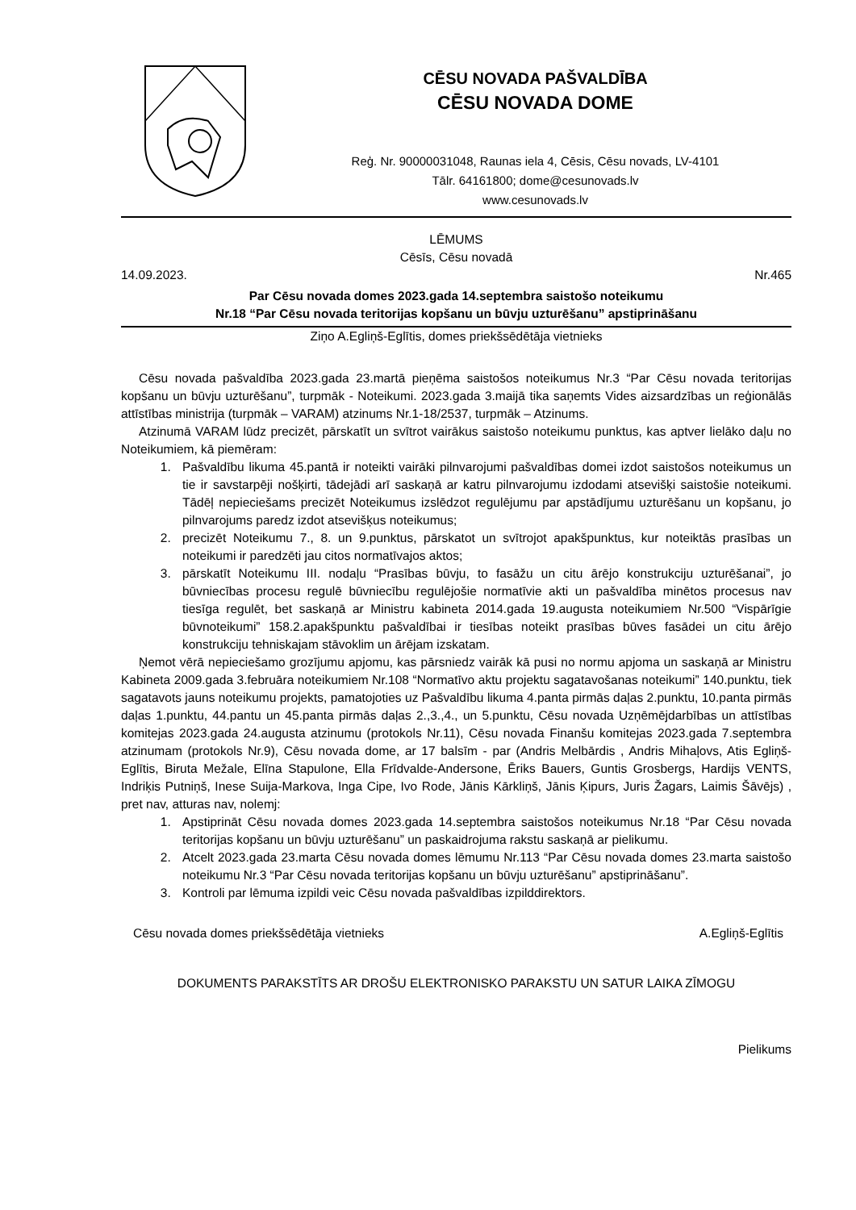CĒSU NOVADA PAŠVALDĪBA
CĒSU NOVADA DOME
Reģ. Nr. 90000031048, Raunas iela 4, Cēsis, Cēsu novads, LV-4101
Tālr. 64161800; dome@cesunovads.lv
www.cesunovads.lv
LĒMUMS
Cēsīs, Cēsu novadā
14.09.2023. Nr.465
Par Cēsu novada domes 2023.gada 14.septembra saistošo noteikumu
Nr.18 “Par Cēsu novada teritorijas kopšanu un būvju uzturēšanu” apstiprināšanu
Ziņo A.Egliņš-Eglītis, domes priekšsēdētāja vietnieks
Cēsu novada pašvaldība 2023.gada 23.martā pieņēma saistošos noteikumus Nr.3 “Par Cēsu novada teritorijas kopšanu un būvju uzturēšanu”, turpmāk - Noteikumi. 2023.gada 3.maijā tika saņemts Vides aizsardzības un reģionālās attīstības ministrija (turpmāk – VARAM) atzinums Nr.1-18/2537, turpmāk – Atzinums.
Atzinumā VARAM lūdz precizēt, pārskatīt un svītrot vairākus saistošo noteikumu punktus, kas aptver lielāko daļu no Noteikumiem, kā piemēram:
1. Pašvaldību likuma 45.pantā ir noteikti vairāki pilnvarojumi pašvaldības domei izdot saistošos noteikumus un tie ir savstarpēji nošķirti, tādejādi arī saskaņā ar katru pilnvarojumu izdodami atsevišķi saistošie noteikumi. Tādēļ nepieciešams precizēt Noteikumus izslēdzot regulējumu par apstādījumu uzturēšanu un kopšanu, jo pilnvarojums paredz izdot atsevišķus noteikumus;
2. precizēt Noteikumu 7., 8. un 9.punktus, pārskatot un svītrojot apakšpunktus, kur noteiktās prasības un noteikumi ir paredzēti jau citos normatīvajos aktos;
3. pārskatīt Noteikumu III. nodaļu “Prasības būvju, to fasāžu un citu ārējo konstrukciju uzturēšanai”, jo būvniecības procesu regulē būvniecību regulējošie normatīvie akti un pašvaldība minētos procesus nav tiesīga regulēt, bet saskaņā ar Ministru kabineta 2014.gada 19.augusta noteikumiem Nr.500 “Vispārīgie būvnoteikumi” 158.2.apakšpunktu pašvaldībai ir tiesības noteikt prasības būves fasādei un citu ārējo konstrukciju tehniskajam stāvoklim un ārējam izskatam.
Ņemot vērā nepieciešamo grozījumu apjomu, kas pārsniedz vairāk kā pusi no normu apjoma un saskaņā ar Ministru Kabineta 2009.gada 3.februāra noteikumiem Nr.108 “Normatīvo aktu projektu sagatavošanas noteikumi” 140.punktu, tiek sagatavots jauns noteikumu projekts, pamatojoties uz Pašvaldību likuma 4.panta pirmās daļas 2.punktu, 10.panta pirmās daļas 1.punktu, 44.pantu un 45.panta pirmās daļas 2.,3.,4., un 5.punktu, Cēsu novada Uzņēmējdarbības un attīstības komitejas 2023.gada 24.augusta atzinumu (protokols Nr.11), Cēsu novada Finanšu komitejas 2023.gada 7.septembra atzinumam (protokols Nr.9), Cēsu novada dome, ar 17 balsīm - par (Andris Melbārdis , Andris Mihaļovs, Atis Egliņš-Eglītis, Biruta Mežale, Elīna Stapulone, Ella Frīdvalde-Andersone, Ēriks Bauers, Guntis Grosbergs, Hardijs VENTS, Indriķis Putniņš, Inese Suija-Markova, Inga Cipe, Ivo Rode, Jānis Kārkliņš, Jānis Ķipurs, Juris Žagars, Laimis Šāvējs) , pret nav, atturas nav, nolemj:
1. Apstiprināt Cēsu novada domes 2023.gada 14.septembra saistošos noteikumus Nr.18 “Par Cēsu novada teritorijas kopšanu un būvju uzturēšanu” un paskaidrojuma rakstu saskaņā ar pielikumu.
2. Atcelt 2023.gada 23.marta Cēsu novada domes lēmumu Nr.113 “Par Cēsu novada domes 23.marta saistošo noteikumu Nr.3 “Par Cēsu novada teritorijas kopšanu un būvju uzturēšanu” apstiprināšanu”.
3. Kontroli par lēmuma izpildi veic Cēsu novada pašvaldības izpilddirektors.
Cēsu novada domes priekšsēdētāja vietnieks A.Egliņš-Eglītis
DOKUMENTS PARAKSTĪTS AR DROŠU ELEKTRONISKO PARAKSTU UN SATUR LAIKA ZĪMOGU
Pielikums